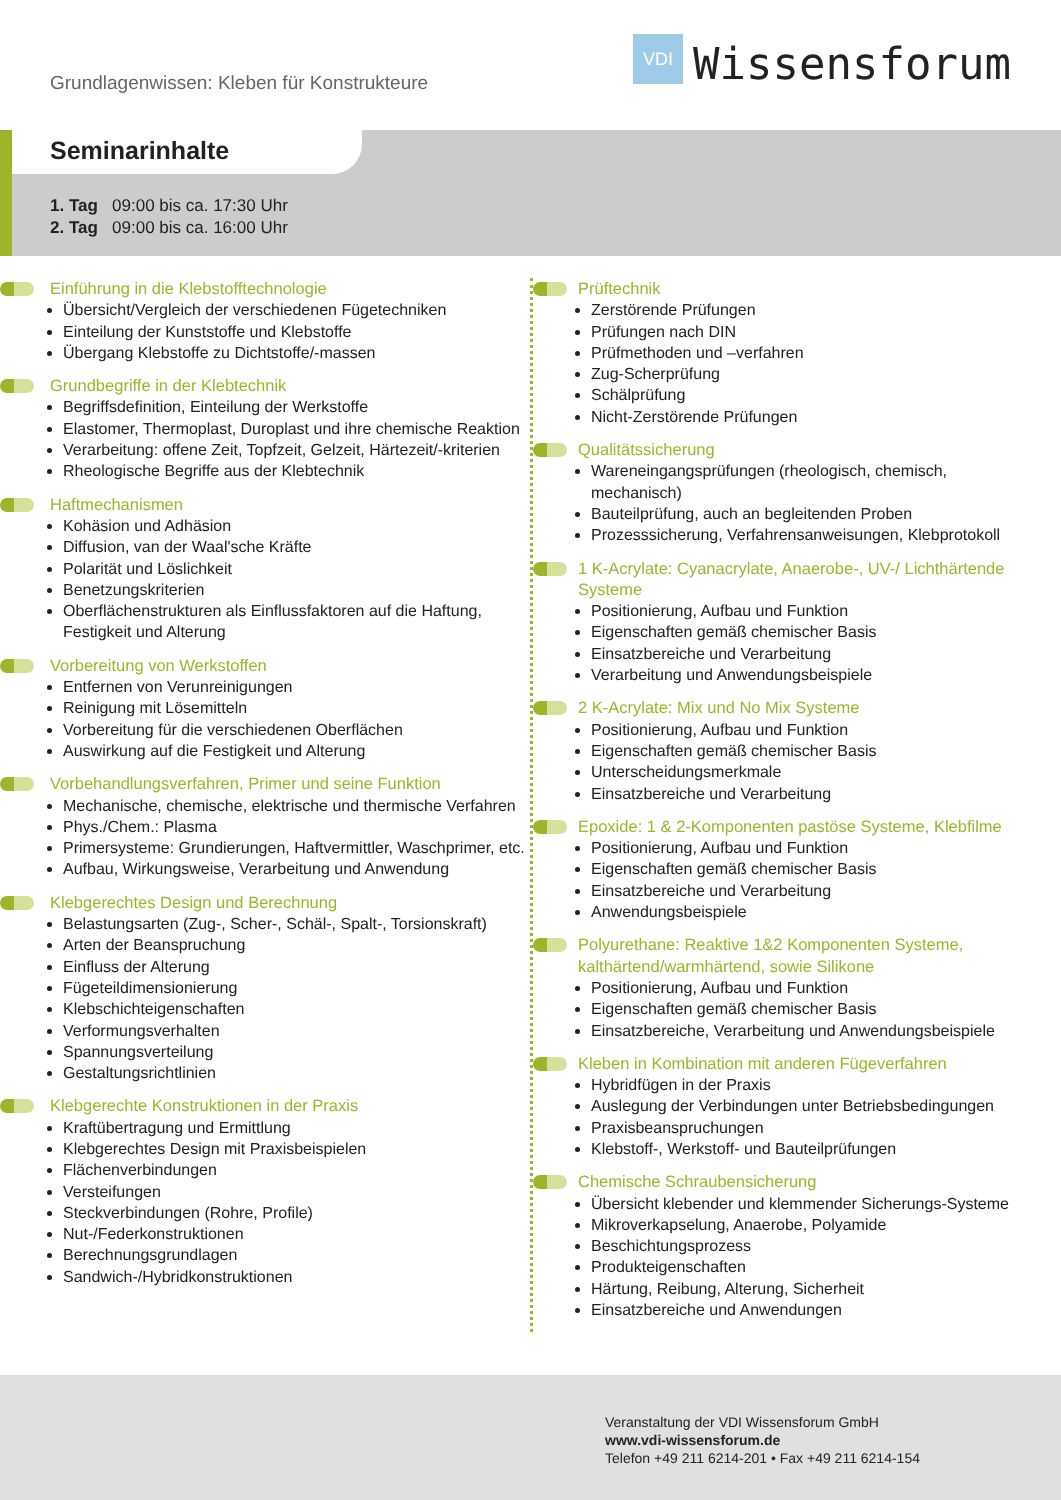Grundlagenwissen: Kleben für Konstrukteure
VDI
Wissensforum
Seminarinhalte
1. Tag 09:00 bis ca. 17:30 Uhr
2. Tag 09:00 bis ca. 16:00 Uhr
Einführung in die Klebstofftechnologie
Übersicht/Vergleich der verschiedenen Fügetechniken
Einteilung der Kunststoffe und Klebstoffe
Übergang Klebstoffe zu Dichtstoffe/-massen
Grundbegriffe in der Klebtechnik
Begriffsdefinition, Einteilung der Werkstoffe
Elastomer, Thermoplast, Duroplast und ihre chemische Reaktion
Verarbeitung: offene Zeit, Topfzeit, Gelzeit, Härtezeit/-kriterien
Rheologische Begriffe aus der Klebtechnik
Haftmechanismen
Kohäsion und Adhäsion
Diffusion, van der Waal'sche Kräfte
Polarität und Löslichkeit
Benetzungskriterien
Oberflächenstrukturen als Einflussfaktoren auf die Haftung, Festigkeit und Alterung
Vorbereitung von Werkstoffen
Entfernen von Verunreinigungen
Reinigung mit Lösemitteln
Vorbereitung für die verschiedenen Oberflächen
Auswirkung auf die Festigkeit und Alterung
Vorbehandlungsverfahren, Primer und seine Funktion
Mechanische, chemische, elektrische und thermische Verfahren
Phys./Chem.: Plasma
Primersysteme: Grundierungen, Haftvermittler, Waschprimer, etc.
Aufbau, Wirkungsweise, Verarbeitung und Anwendung
Klebgerechtes Design und Berechnung
Belastungsarten (Zug-, Scher-, Schäl-, Spalt-, Torsionskraft)
Arten der Beanspruchung
Einfluss der Alterung
Fügeteildimensionierung
Klebschichteigenschaften
Verformungsverhalten
Spannungsverteilung
Gestaltungsrichtlinien
Klebgerechte Konstruktionen in der Praxis
Kraftübertragung und Ermittlung
Klebgerechtes Design mit Praxisbeispielen
Flächenverbindungen
Versteifungen
Steckverbindungen (Rohre, Profile)
Nut-/Federkonstruktionen
Berechnungsgrundlagen
Sandwich-/Hybridkonstruktionen
Prüftechnik
Zerstörende Prüfungen
Prüfungen nach DIN
Prüfmethoden und –verfahren
Zug-Scherprüfung
Schälprüfung
Nicht-Zerstörende Prüfungen
Qualitätssicherung
Wareneingangsprüfungen (rheologisch, chemisch, mechanisch)
Bauteilprüfung, auch an begleitenden Proben
Prozesssicherung, Verfahrensanweisungen, Klebprotokoll
1 K-Acrylate: Cyanacrylate, Anaerobe-, UV-/ Lichthärtende Systeme
Positionierung, Aufbau und Funktion
Eigenschaften gemäß chemischer Basis
Einsatzbereiche und Verarbeitung
Verarbeitung und Anwendungsbeispiele
2 K-Acrylate: Mix und No Mix Systeme
Positionierung, Aufbau und Funktion
Eigenschaften gemäß chemischer Basis
Unterscheidungsmerkmale
Einsatzbereiche und Verarbeitung
Epoxide: 1 & 2-Komponenten pastöse Systeme, Klebfilme
Positionierung, Aufbau und Funktion
Eigenschaften gemäß chemischer Basis
Einsatzbereiche und Verarbeitung
Anwendungsbeispiele
Polyurethane: Reaktive 1&2 Komponenten Systeme, kalthärtend/warmhärtend, sowie Silikone
Positionierung, Aufbau und Funktion
Eigenschaften gemäß chemischer Basis
Einsatzbereiche, Verarbeitung und Anwendungsbeispiele
Kleben in Kombination mit anderen Fügeverfahren
Hybridfügen in der Praxis
Auslegung der Verbindungen unter Betriebsbedingungen
Praxisbeanspruchungen
Klebstoff-, Werkstoff- und Bauteilprüfungen
Chemische Schraubensicherung
Übersicht klebender und klemmender Sicherungs-Systeme
Mikroverkapselung, Anaerobe, Polyamide
Beschichtungsprozess
Produkteigenschaften
Härtung, Reibung, Alterung, Sicherheit
Einsatzbereiche und Anwendungen
Veranstaltung der VDI Wissensforum GmbH
www.vdi-wissensforum.de
Telefon +49 211 6214-201 • Fax +49 211 6214-154